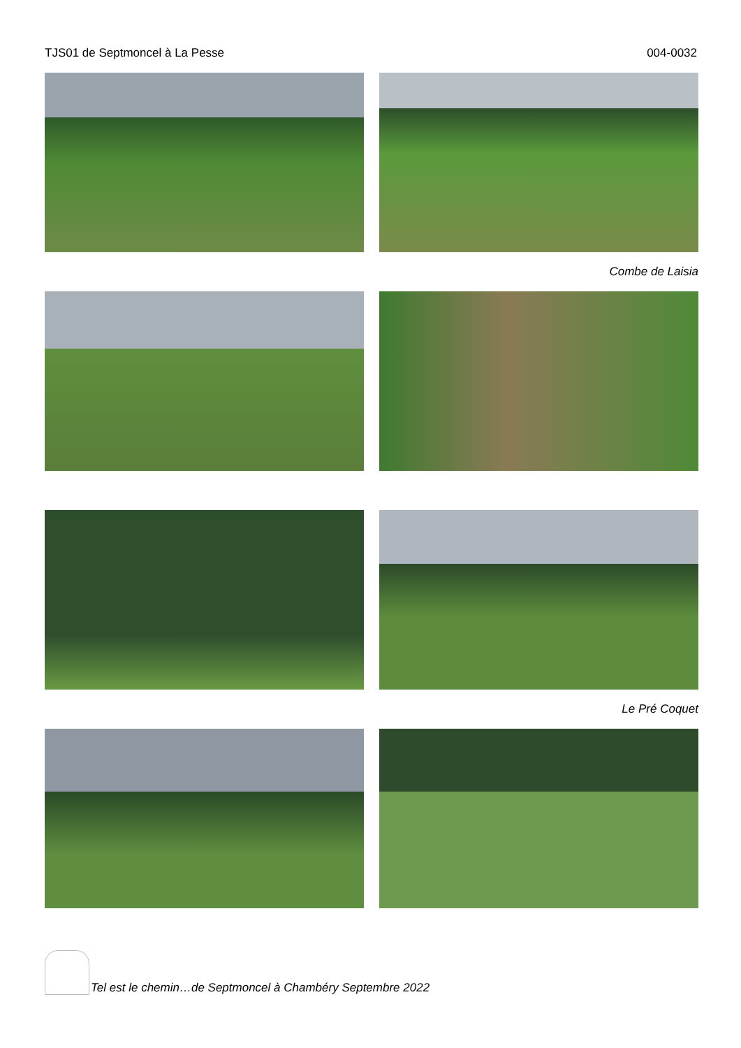TJS01 de Septmoncel à La Pesse 004-0032
Combe de Laisia
Le Pré Coquet
Tel est le chemin…de Septmoncel à Chambéry Septembre 2022